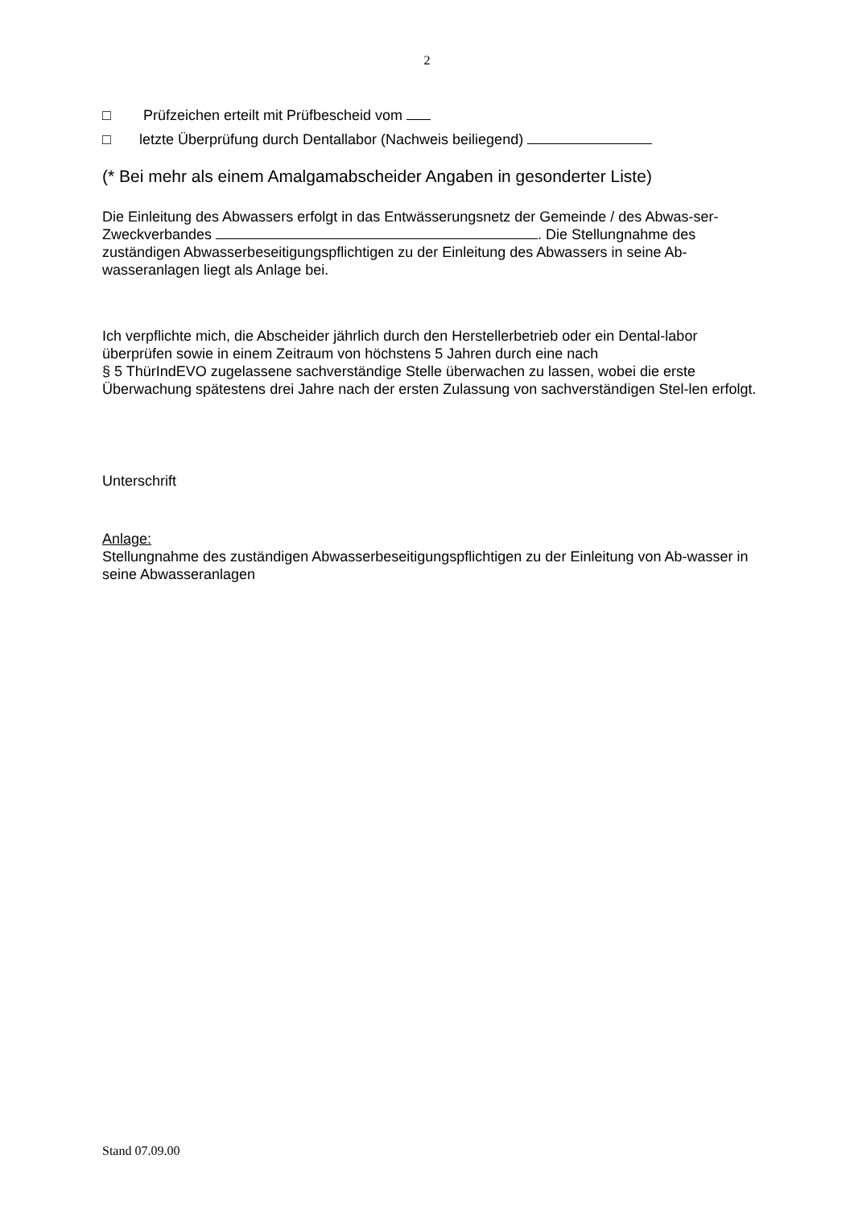2
□ Prüfzeichen erteilt mit Prüfbescheid vom
□ letzte Überprüfung durch Dentallabor (Nachweis beiliegend)
(* Bei mehr als einem Amalgamabscheider Angaben in gesonderter Liste)
Die Einleitung des Abwassers erfolgt in das Entwässerungsnetz der Gemeinde / des Abwas-ser-Zweckverbandes . Die Stellungnahme des zuständigen Abwasserbeseitigungspflichtigen zu der Einleitung des Abwassers in seine Ab-wasseranlagen liegt als Anlage bei.
Ich verpflichte mich, die Abscheider jährlich durch den Herstellerbetrieb oder ein Dental-labor überprüfen sowie in einem Zeitraum von höchstens 5 Jahren durch eine nach
§ 5 ThürIndEVO zugelassene sachverständige Stelle überwachen zu lassen, wobei die erste Überwachung spätestens drei Jahre nach der ersten Zulassung von sachverständigen Stel-len erfolgt.
Unterschrift
Anlage:
Stellungnahme des zuständigen Abwasserbeseitigungspflichtigen zu der Einleitung von Ab-wasser in seine Abwasseranlagen
Stand 07.09.00